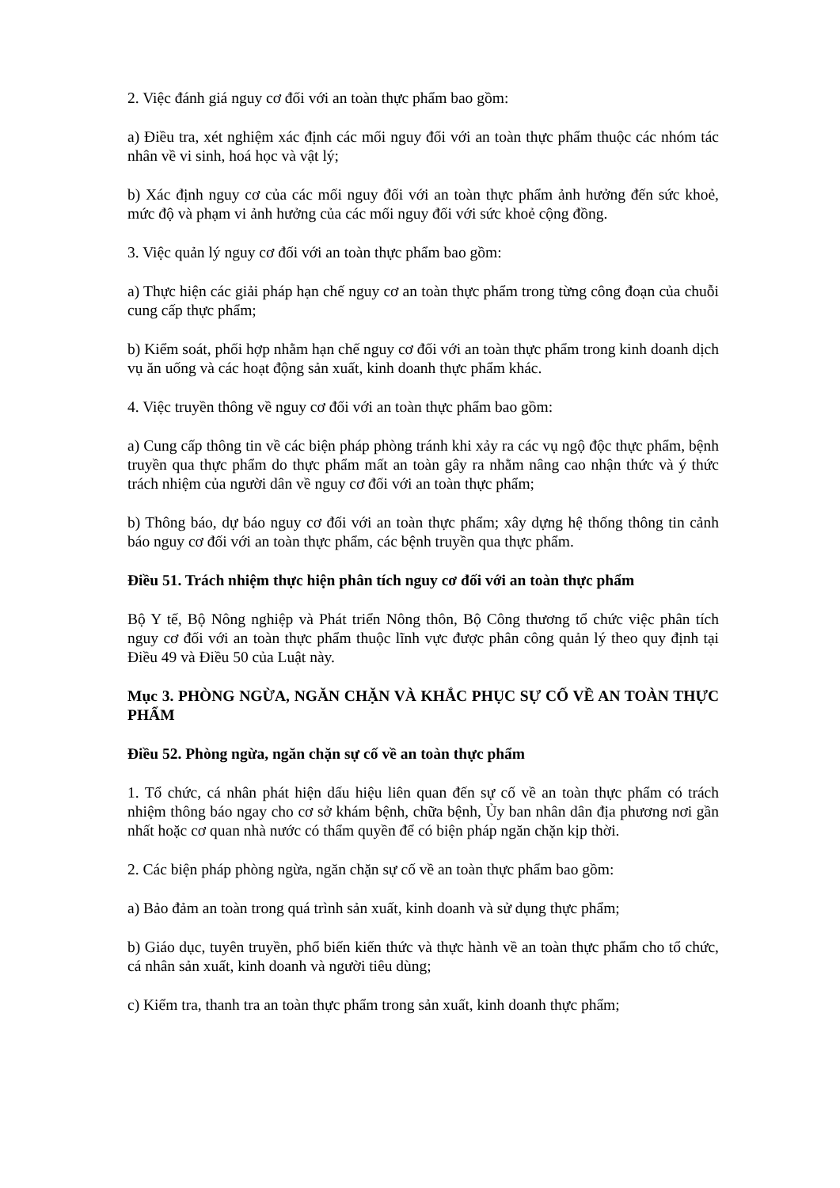2. Việc đánh giá nguy cơ đối với an toàn thực phẩm bao gồm:
a) Điều tra, xét nghiệm xác định các mối nguy đối với an toàn thực phẩm thuộc các nhóm tác nhân về vi sinh, hoá học và vật lý;
b) Xác định nguy cơ của các mối nguy đối với an toàn thực phẩm ảnh hưởng đến sức khoẻ, mức độ và phạm vi ảnh hưởng của các mối nguy đối với sức khoẻ cộng đồng.
3. Việc quản lý nguy cơ đối với an toàn thực phẩm bao gồm:
a) Thực hiện các giải pháp hạn chế nguy cơ an toàn thực phẩm trong từng công đoạn của chuỗi cung cấp thực phẩm;
b) Kiểm soát, phối hợp nhằm hạn chế nguy cơ đối với an toàn thực phẩm trong kinh doanh dịch vụ ăn uống và các hoạt động sản xuất, kinh doanh thực phẩm khác.
4. Việc truyền thông về nguy cơ đối với an toàn thực phẩm bao gồm:
a) Cung cấp thông tin về các biện pháp phòng tránh khi xảy ra các vụ ngộ độc thực phẩm, bệnh truyền qua thực phẩm do thực phẩm mất an toàn gây ra nhằm nâng cao nhận thức và ý thức trách nhiệm của người dân về nguy cơ đối với an toàn thực phẩm;
b) Thông báo, dự báo nguy cơ đối với an toàn thực phẩm; xây dựng hệ thống thông tin cảnh báo nguy cơ đối với an toàn thực phẩm, các bệnh truyền qua thực phẩm.
Điều 51. Trách nhiệm thực hiện phân tích nguy cơ đối với an toàn thực phẩm
Bộ Y tế, Bộ Nông nghiệp và Phát triển Nông thôn, Bộ Công thương tổ chức việc phân tích nguy cơ đối với an toàn thực phẩm thuộc lĩnh vực được phân công quản lý theo quy định tại Điều 49 và Điều 50 của Luật này.
Mục 3. PHÒNG NGỪA, NGĂN CHẶN VÀ KHẮC PHỤC SỰ CỐ VỀ AN TOÀN THỰC PHẨM
Điều 52. Phòng ngừa, ngăn chặn sự cố về an toàn thực phẩm
1. Tổ chức, cá nhân phát hiện dấu hiệu liên quan đến sự cố về an toàn thực phẩm có trách nhiệm thông báo ngay cho cơ sở khám bệnh, chữa bệnh, Ủy ban nhân dân địa phương nơi gần nhất hoặc cơ quan nhà nước có thẩm quyền để có biện pháp ngăn chặn kịp thời.
2. Các biện pháp phòng ngừa, ngăn chặn sự cố về an toàn thực phẩm bao gồm:
a) Bảo đảm an toàn trong quá trình sản xuất, kinh doanh và sử dụng thực phẩm;
b) Giáo dục, tuyên truyền, phổ biến kiến thức và thực hành về an toàn thực phẩm cho tổ chức, cá nhân sản xuất, kinh doanh và người tiêu dùng;
c) Kiểm tra, thanh tra an toàn thực phẩm trong sản xuất, kinh doanh thực phẩm;